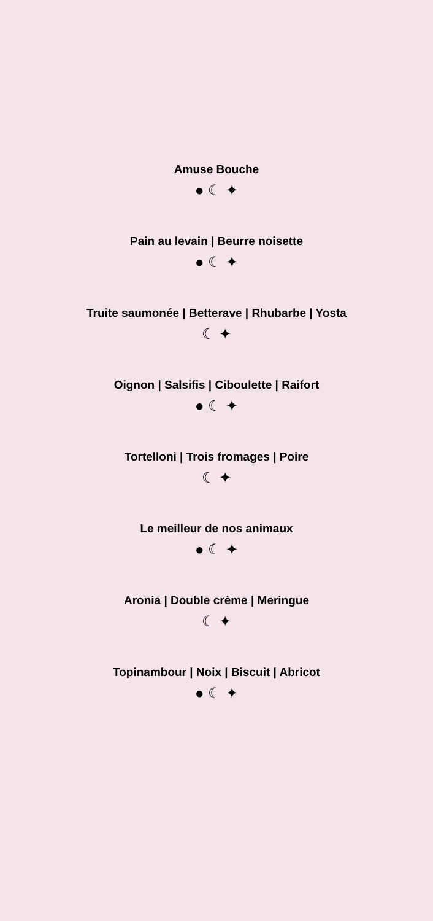Amuse Bouche
● ☾ ✦
Pain au levain | Beurre noisette
● ☾ ✦
Truite saumonée | Betterave | Rhubarbe | Yosta
☾ ✦
Oignon | Salsifis | Ciboulette | Raifort
● ☾ ✦
Tortelloni | Trois fromages | Poire
☾ ✦
Le meilleur de nos animaux
● ☾ ✦
Aronia | Double crème | Meringue
☾ ✦
Topinambour | Noix | Biscuit | Abricot
● ☾ ✦